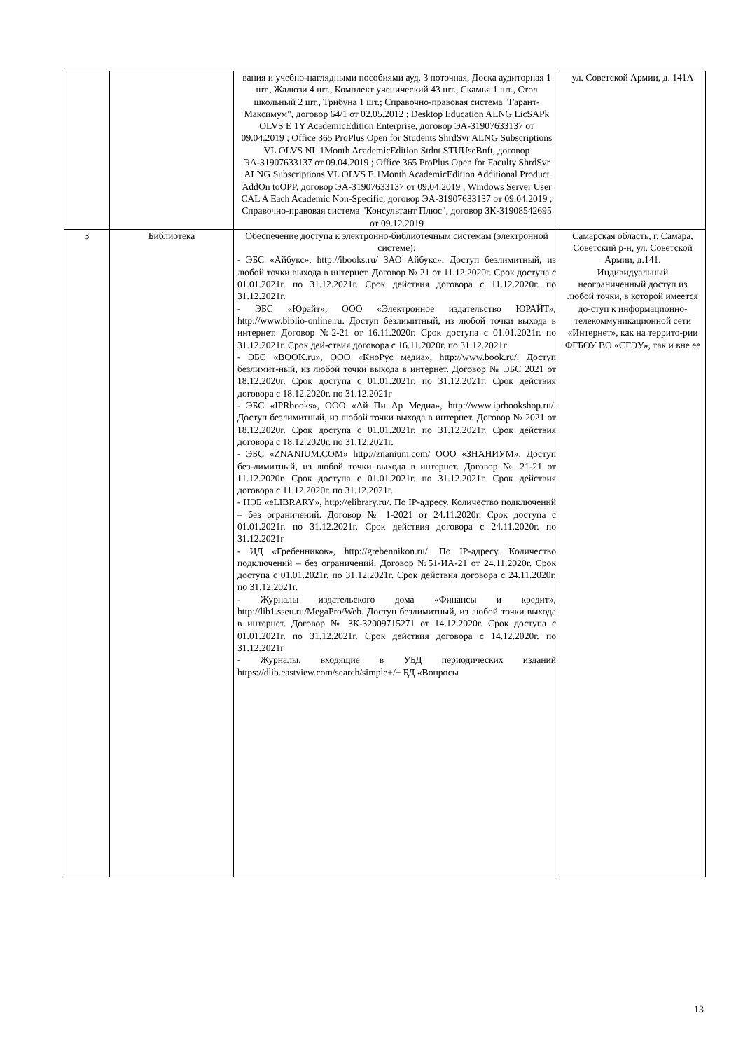| | | вания и учебно-наглядными пособиями ауд. 3 поточная, Доска аудиторная 1 шт., Жалюзи 4 шт., Комплект ученический 43 шт., Скамья 1 шт., Стол школьный 2 шт., Трибуна 1 шт.; Справочно-правовая система "Гарант-Максимум", договор 64/1 от 02.05.2012 ; Desktop Education ALNG LicSAPk OLVS E 1Y AcademicEdition Enterprise, договор ЭА-31907633137 от 09.04.2019 ; Office 365 ProPlus Open for Students ShrdSvr ALNG Subscriptions VL OLVS NL 1Month AcademicEdition Stdnt STUUseBnft, договор ЭА-31907633137 от 09.04.2019 ; Office 365 ProPlus Open for Faculty ShrdSvr ALNG Subscriptions VL OLVS E 1Month AcademicEdition Additional Product AddOn toOPP, договор ЭА-31907633137 от 09.04.2019 ; Windows Server User CAL A Each Academic Non-Specific, договор ЭА-31907633137 от 09.04.2019 ; Справочно-правовая система "Консультант Плюс", договор ЗК-31908542695 от 09.12.2019 | ул. Советской Армии, д. 141А |
| 3 | Библиотека | Обеспечение доступа к электронно-библиотечным системам (электронной системе): - ЭБС «Айбукс», http://ibooks.ru/ ЗАО Айбукс». Доступ безлимитный, из любой точки выхода в интернет. Договор № 21 от 11.12.2020г. Срок доступа с 01.01.2021г. по 31.12.2021г. Срок действия договора с 11.12.2020г. по 31.12.2021г. - ЭБС «Юрайт», ООО «Электронное издательство ЮРАЙТ», http://www.biblio-online.ru. Доступ безлимитный, из любой точки выхода в интернет. Договор №2-21 от 16.11.2020г. Срок доступа с 01.01.2021г. по 31.12.2021г. Срок дей-ствия договора с 16.11.2020г. по 31.12.2021г - ЭБС «BOOK.ru», ООО «КноРус медиа», http://www.book.ru/. Доступ безлимит-ный, из любой точки выхода в интернет. Договор № ЭБС 2021 от 18.12.2020г. Срок доступа с 01.01.2021г. по 31.12.2021г. Срок действия договора с 18.12.2020г. по 31.12.2021г - ЭБС «IPRbooks», ООО «Ай Пи Ар Медиа», http://www.iprbookshop.ru/. Доступ безлимитный, из любой точки выхода в интернет. Договор № 2021 от 18.12.2020г. Срок доступа с 01.01.2021г. по 31.12.2021г. Срок действия договора с 18.12.2020г. по 31.12.2021г. - ЭБС «ZNANIUM.COM» http://znanium.com/ ООО «ЗНАНИУМ». Доступ без-лимитный, из любой точки выхода в интернет. Договор № 21-21 от 11.12.2020г. Срок доступа с 01.01.2021г. по 31.12.2021г. Срок действия договора с 11.12.2020г. по 31.12.2021г. - НЭБ «eLIBRARY», http://elibrary.ru/. По IP-адресу. Количество подключений – без ограничений. Договор № 1-2021 от 24.11.2020г. Срок доступа с 01.01.2021г. по 31.12.2021г. Срок действия договора с 24.11.2020г. по 31.12.2021г - ИД «Гребенников», http://grebennikon.ru/. По IP-адресу. Количество подключений – без ограничений. Договор №51-ИА-21 от 24.11.2020г. Срок доступа с 01.01.2021г. по 31.12.2021г. Срок действия договора с 24.11.2020г. по 31.12.2021г. - Журналы издательского дома «Финансы и кредит», http://lib1.sseu.ru/MegaPro/Web. Доступ безлимитный, из любой точки выхода в интернет. Договор № ЗК-32009715271 от 14.12.2020г. Срок доступа с 01.01.2021г. по 31.12.2021г. Срок действия договора с 14.12.2020г. по 31.12.2021г - Журналы, входящие в УБД периодических изданий https://dlib.eastview.com/search/simple+/+ БД «Вопросы | Самарская область, г. Самара, Советский р-н, ул. Советской Армии, д.141. Индивидуальный неограниченный доступ из любой точки, в которой имеется до-ступ к информационно-телекоммуникационной сети «Интернет», как на террито-рии ФГБОУ ВО «СГЭУ», так и вне ее |
13